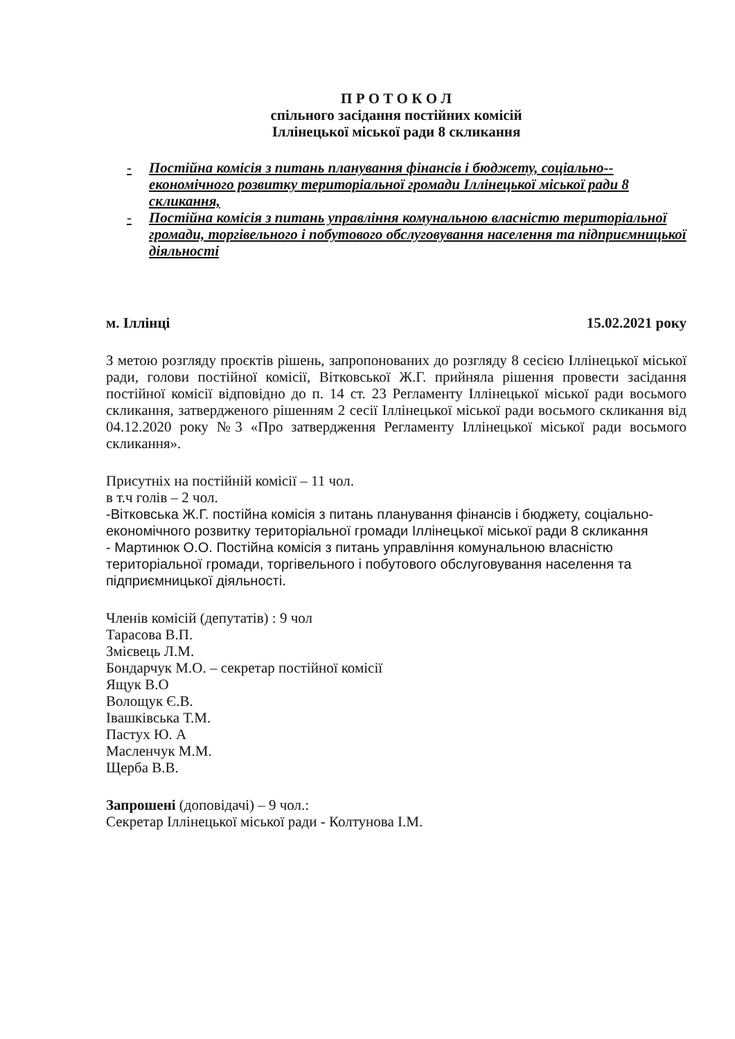П Р О Т О К О Л
спільного засідання постійних комісій
Іллінецької міської ради 8 скликання
- Постійна комісія з питань планування фінансів і бюджету, соціально-- економічного розвитку територіальної громади Іллінецької міської ради 8 скликання,
- Постійна комісія з питань управління комунальною власністю територіальної громади, торгівельного і побутового обслуговування населення та підприємницької діяльності
м. Іллінці 15.02.2021 року
З метою розгляду проєктів рішень, запропонованих до розгляду 8 сесією Іллінецької міської ради, голови постійної комісії, Вітковської Ж.Г. прийняла рішення провести засідання постійної комісії відповідно до п. 14 ст. 23 Регламенту Іллінецької міської ради восьмого скликання, затвердженого рішенням 2 сесії Іллінецької міської ради восьмого скликання від 04.12.2020 року №3 «Про затвердження Регламенту Іллінецької міської ради восьмого скликання».
Присутніх на постійній комісії – 11 чол.
в т.ч голів – 2 чол.
-Вітковська Ж.Г. постійна комісія з питань планування фінансів і бюджету, соціально-економічного розвитку територіальної громади Іллінецької міської ради 8 скликання
- Мартинюк О.О. Постійна комісія з питань управління комунальною власністю територіальної громади, торгівельного і побутового обслуговування населення та підприємницької діяльності.
Членів комісій (депутатів) : 9 чол
Тарасова В.П.
Змієвець Л.М.
Бондарчук М.О. – секретар постійної комісії
Ящук В.О
Волощук Є.В.
Івашківська Т.М.
Пастух Ю. А
Масленчук М.М.
Щерба В.В.
Запрошені (доповідачі) – 9 чол.:
Секретар Іллінецької міської ради - Колтунова І.М.